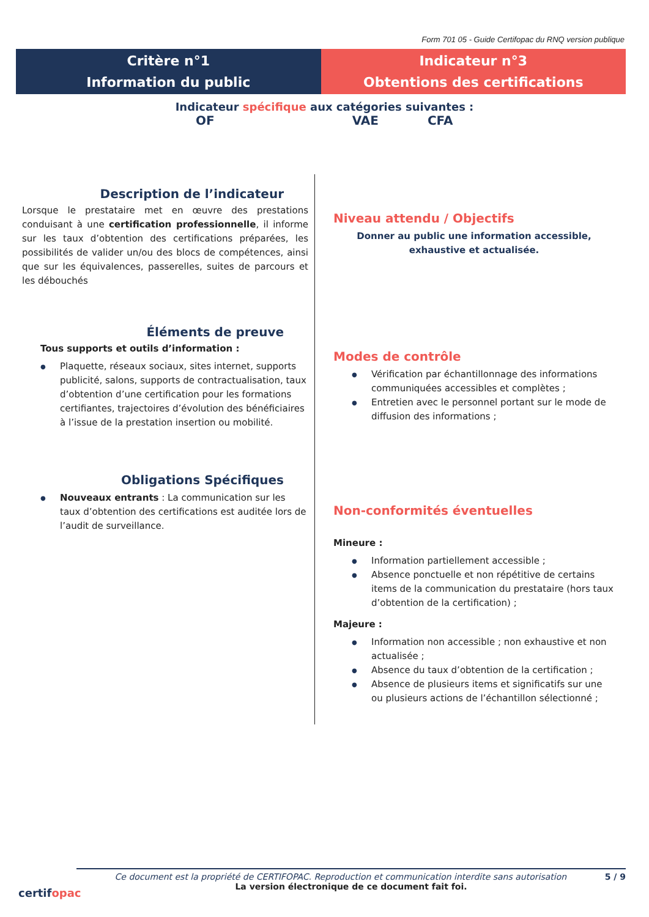Form 701 05 - Guide Certifopac du RNQ version publique
Critère n°1
Information du public
Indicateur n°3
Obtentions des certifications
Indicateur spécifique aux catégories suivantes :
OF VAE CFA
Description de l’indicateur
Lorsque le prestataire met en œuvre des prestations conduisant à une certification professionnelle, il informe sur les taux d’obtention des certifications préparées, les possibilités de valider un/ou des blocs de compétences, ainsi que sur les équivalences, passerelles, suites de parcours et les débouchés
Éléments de preuve
Tous supports et outils d’information :
● Plaquette, réseaux sociaux, sites internet, supports publicité, salons, supports de contractualisation, taux d’obtention d’une certification pour les formations certifiantes, trajectoires d’évolution des bénéficiaires à l’issue de la prestation insertion ou mobilité.
Obligations Spécifiques
● Nouveaux entrants : La communication sur les taux d’obtention des certifications est auditée lors de l’audit de surveillance.
Niveau attendu / Objectifs
Donner au public une information accessible, exhaustive et actualisée.
Modes de contrôle
● Vérification par échantillonnage des informations communiquées accessibles et complètes ;
● Entretien avec le personnel portant sur le mode de diffusion des informations ;
Non-conformités éventuelles
Mineure :
● Information partiellement accessible ;
● Absence ponctuelle et non répétitive de certains items de la communication du prestataire (hors taux d’obtention de la certification) ;
Majeure :
● Information non accessible ; non exhaustive et non actualisée ;
● Absence du taux d’obtention de la certification ;
● Absence de plusieurs items et significatifs sur une ou plusieurs actions de l’échantillon sélectionné ;
certifopac
Ce document est la propriété de CERTIFOPAC. Reproduction et communication interdite sans autorisation 5 / 9
La version électronique de ce document fait foi.